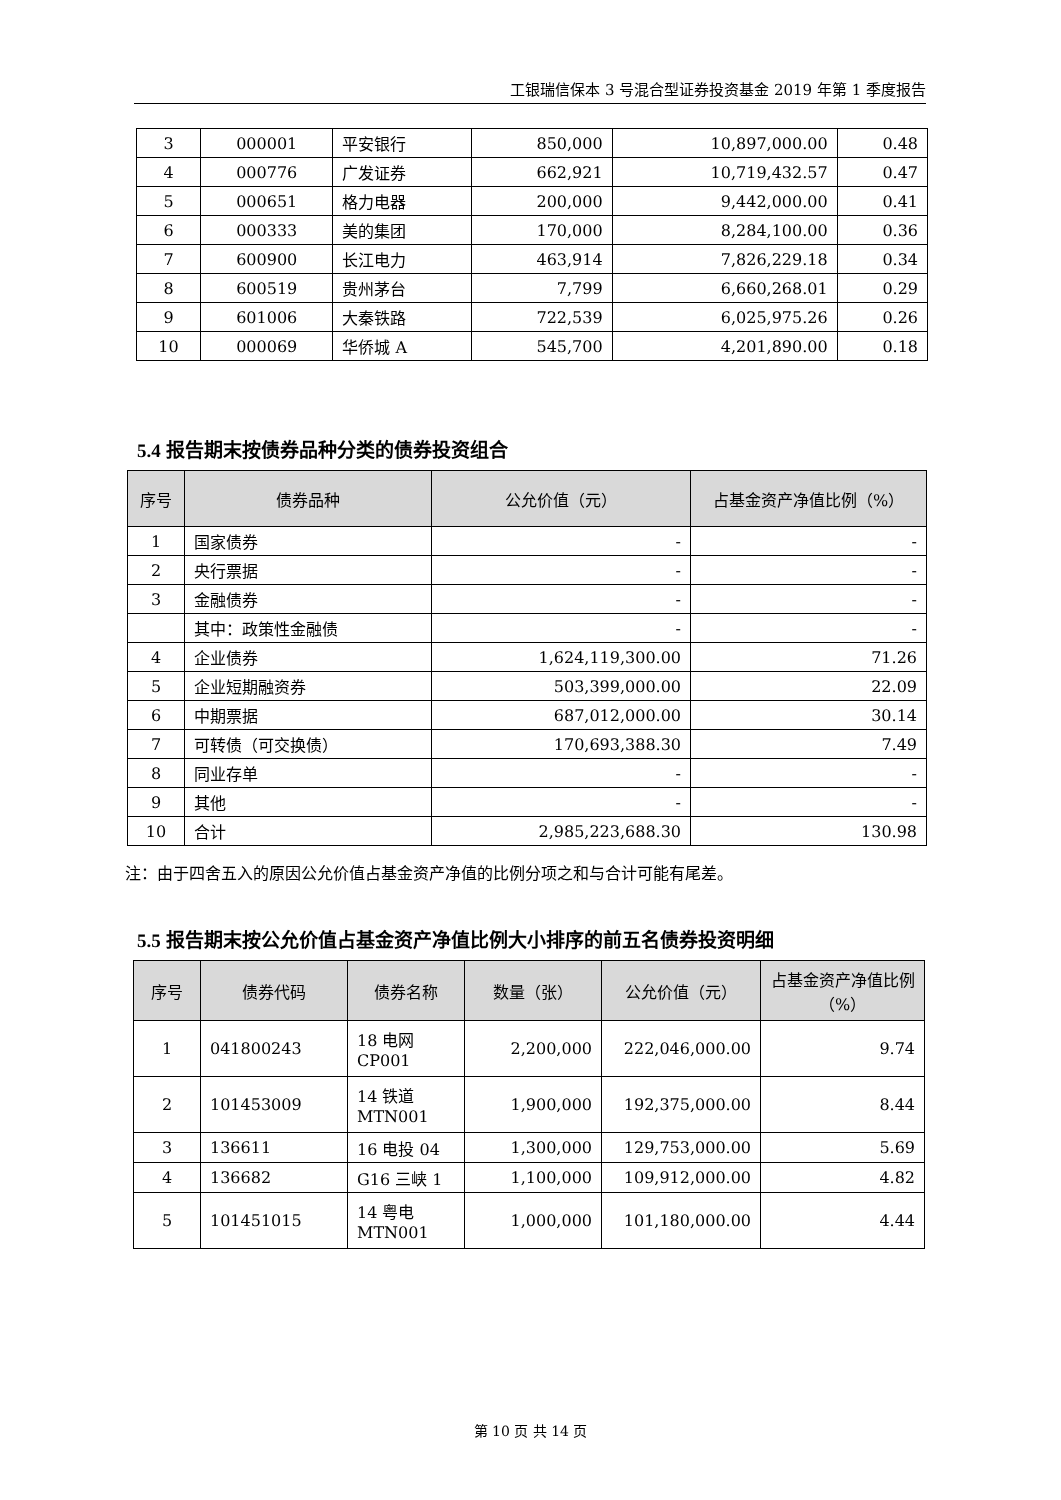工银瑞信保本 3 号混合型证券投资基金 2019 年第 1 季度报告
| 3 | 000001 | 平安银行 | 850,000 | 10,897,000.00 | 0.48 |
| 4 | 000776 | 广发证券 | 662,921 | 10,719,432.57 | 0.47 |
| 5 | 000651 | 格力电器 | 200,000 | 9,442,000.00 | 0.41 |
| 6 | 000333 | 美的集团 | 170,000 | 8,284,100.00 | 0.36 |
| 7 | 600900 | 长江电力 | 463,914 | 7,826,229.18 | 0.34 |
| 8 | 600519 | 贵州茅台 | 7,799 | 6,660,268.01 | 0.29 |
| 9 | 601006 | 大秦铁路 | 722,539 | 6,025,975.26 | 0.26 |
| 10 | 000069 | 华侨城 A | 545,700 | 4,201,890.00 | 0.18 |
5.4 报告期末按债券品种分类的债券投资组合
| 序号 | 债券品种 | 公允价值（元） | 占基金资产净值比例（%） |
| --- | --- | --- | --- |
| 1 | 国家债券 | - | - |
| 2 | 央行票据 | - | - |
| 3 | 金融债券 | - | - |
| | 其中：政策性金融债 | - | - |
| 4 | 企业债券 | 1,624,119,300.00 | 71.26 |
| 5 | 企业短期融资券 | 503,399,000.00 | 22.09 |
| 6 | 中期票据 | 687,012,000.00 | 30.14 |
| 7 | 可转债（可交换债） | 170,693,388.30 | 7.49 |
| 8 | 同业存单 | - | - |
| 9 | 其他 | - | - |
| 10 | 合计 | 2,985,223,688.30 | 130.98 |
注：由于四舍五入的原因公允价值占基金资产净值的比例分项之和与合计可能有尾差。
5.5 报告期末按公允价值占基金资产净值比例大小排序的前五名债券投资明细
| 序号 | 债券代码 | 债券名称 | 数量（张） | 公允价值（元） | 占基金资产净值比例（%） |
| --- | --- | --- | --- | --- | --- |
| 1 | 041800243 | 18 电网 CP001 | 2,200,000 | 222,046,000.00 | 9.74 |
| 2 | 101453009 | 14 铁道 MTN001 | 1,900,000 | 192,375,000.00 | 8.44 |
| 3 | 136611 | 16 电投 04 | 1,300,000 | 129,753,000.00 | 5.69 |
| 4 | 136682 | G16 三峡 1 | 1,100,000 | 109,912,000.00 | 4.82 |
| 5 | 101451015 | 14 粤电 MTN001 | 1,000,000 | 101,180,000.00 | 4.44 |
第 10 页 共 14 页